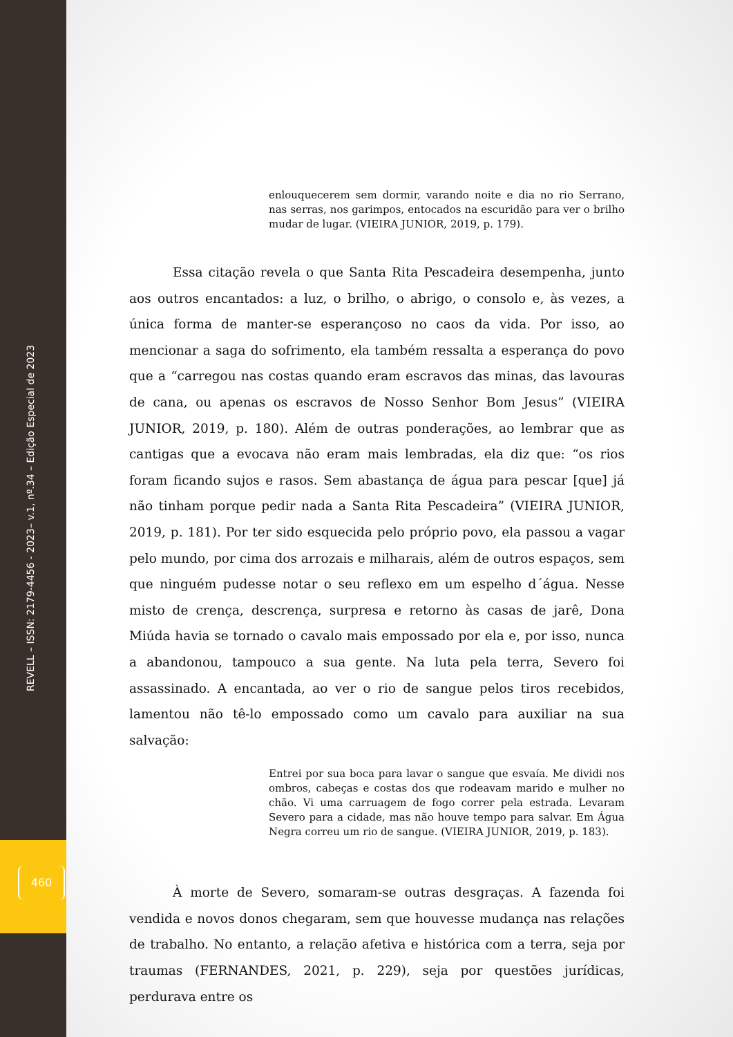REVELL – ISSN: 2179-4456 - 2023– v.1, nº.34 – Edição Especial de 2023
460
enlouquecerem sem dormir, varando noite e dia no rio Serrano, nas serras, nos garimpos, entocados na escuridão para ver o brilho mudar de lugar. (VIEIRA JUNIOR, 2019, p. 179).
Essa citação revela o que Santa Rita Pescadeira desempenha, junto aos outros encantados: a luz, o brilho, o abrigo, o consolo e, às vezes, a única forma de manter-se esperançoso no caos da vida. Por isso, ao mencionar a saga do sofrimento, ela também ressalta a esperança do povo que a “carregou nas costas quando eram escravos das minas, das lavouras de cana, ou apenas os escravos de Nosso Senhor Bom Jesus” (VIEIRA JUNIOR, 2019, p. 180). Além de outras ponderações, ao lembrar que as cantigas que a evocava não eram mais lembradas, ela diz que: “os rios foram ficando sujos e rasos. Sem abastança de água para pescar [que] já não tinham porque pedir nada a Santa Rita Pescadeira” (VIEIRA JUNIOR, 2019, p. 181). Por ter sido esquecida pelo próprio povo, ela passou a vagar pelo mundo, por cima dos arrozais e milharais, além de outros espaços, sem que ninguém pudesse notar o seu reflexo em um espelho d´água. Nesse misto de crença, descrença, surpresa e retorno às casas de jarê, Dona Miúda havia se tornado o cavalo mais empossado por ela e, por isso, nunca a abandonou, tampouco a sua gente. Na luta pela terra, Severo foi assassinado. A encantada, ao ver o rio de sangue pelos tiros recebidos, lamentou não tê-lo empossado como um cavalo para auxiliar na sua salvação:
Entrei por sua boca para lavar o sangue que esvaía. Me dividi nos ombros, cabeças e costas dos que rodeavam marido e mulher no chão. Vi uma carruagem de fogo correr pela estrada. Levaram Severo para a cidade, mas não houve tempo para salvar. Em Água Negra correu um rio de sangue. (VIEIRA JUNIOR, 2019, p. 183).
À morte de Severo, somaram-se outras desgraças. A fazenda foi vendida e novos donos chegaram, sem que houvesse mudança nas relações de trabalho. No entanto, a relação afetiva e histórica com a terra, seja por traumas (FERNANDES, 2021, p. 229), seja por questões jurídicas, perdurava entre os